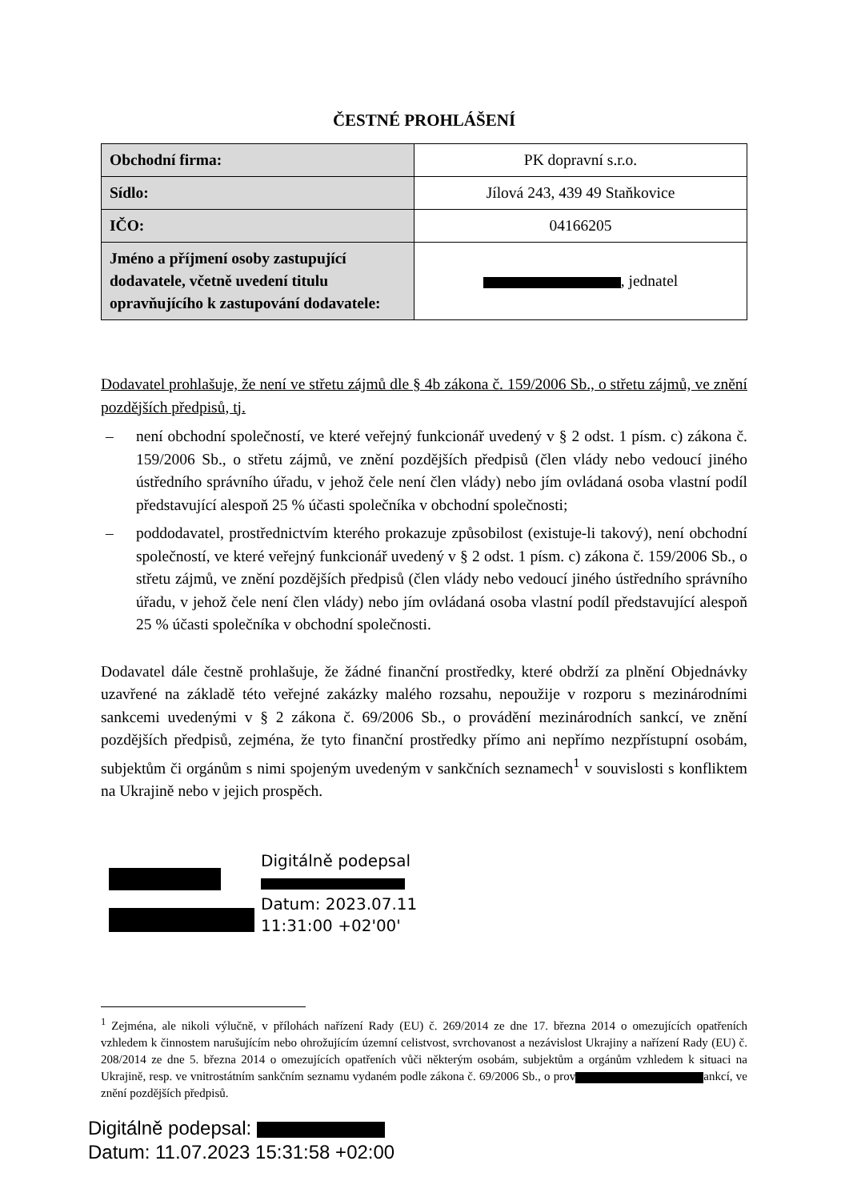ČESTNÉ PROHLÁŠENÍ
| Obchodní firma: | PK dopravní s.r.o. |
| Sídlo: | Jílová 243, 439 49 Staňkovice |
| IČO: | 04166205 |
| Jméno a příjmení osoby zastupující dodavatele, včetně uvedení titulu opravňujícího k zastupování dodavatele: | , jednatel |
Dodavatel prohlašuje, že není ve střetu zájmů dle § 4b zákona č. 159/2006 Sb., o střetu zájmů, ve znění pozdějších předpisů, tj.
– není obchodní společností, ve které veřejný funkcionář uvedený v § 2 odst. 1 písm. c) zákona č. 159/2006 Sb., o střetu zájmů, ve znění pozdějších předpisů (člen vlády nebo vedoucí jiného ústředního správního úřadu, v jehož čele není člen vlády) nebo jím ovládaná osoba vlastní podíl představující alespoň 25 % účasti společníka v obchodní společnosti;
– poddodavatel, prostřednictvím kterého prokazuje způsobilost (existuje-li takový), není obchodní společností, ve které veřejný funkcionář uvedený v § 2 odst. 1 písm. c) zákona č. 159/2006 Sb., o střetu zájmů, ve znění pozdějších předpisů (člen vlády nebo vedoucí jiného ústředního správního úřadu, v jehož čele není člen vlády) nebo jím ovládaná osoba vlastní podíl představující alespoň 25 % účasti společníka v obchodní společnosti.
Dodavatel dále čestně prohlašuje, že žádné finanční prostředky, které obdrží za plnění Objednávky uzavřené na základě této veřejné zakázky malého rozsahu, nepoužije v rozporu s mezinárodními sankcemi uvedenými v § 2 zákona č. 69/2006 Sb., o provádění mezinárodních sankcí, ve znění pozdějších předpisů, zejména, že tyto finanční prostředky přímo ani nepřímo nezpřístupní osobám, subjektům či orgánům s nimi spojeným uvedeným v sankčních seznamech<sup>1</sup> v souvislosti s konfliktem na Ukrajině nebo v jejich prospěch.
Digitálně podepsal
Datum: 2023.07.11
11:31:00 +02'00'
<sup>1</sup> Zejména, ale nikoli výlučně, v přílohách nařízení Rady (EU) č. 269/2014 ze dne 17. března 2014 o omezujících opatřeních vzhledem k činnostem narušujícím nebo ohrožujícím územní celistvost, svrchovanost a nezávislost Ukrajiny a nařízení Rady (EU) č. 208/2014 ze dne 5. března 2014 o omezujících opatřeních vůči některým osobám, subjektům a orgánům vzhledem k situaci na Ukrajině, resp. ve vnitrostátním sankčním seznamu vydaném podle zákona č. 69/2006 Sb., o prov ankcí, ve znění pozdějších předpisů.
Digitálně podepsal:
Datum: 11.07.2023 15:31:58 +02:00